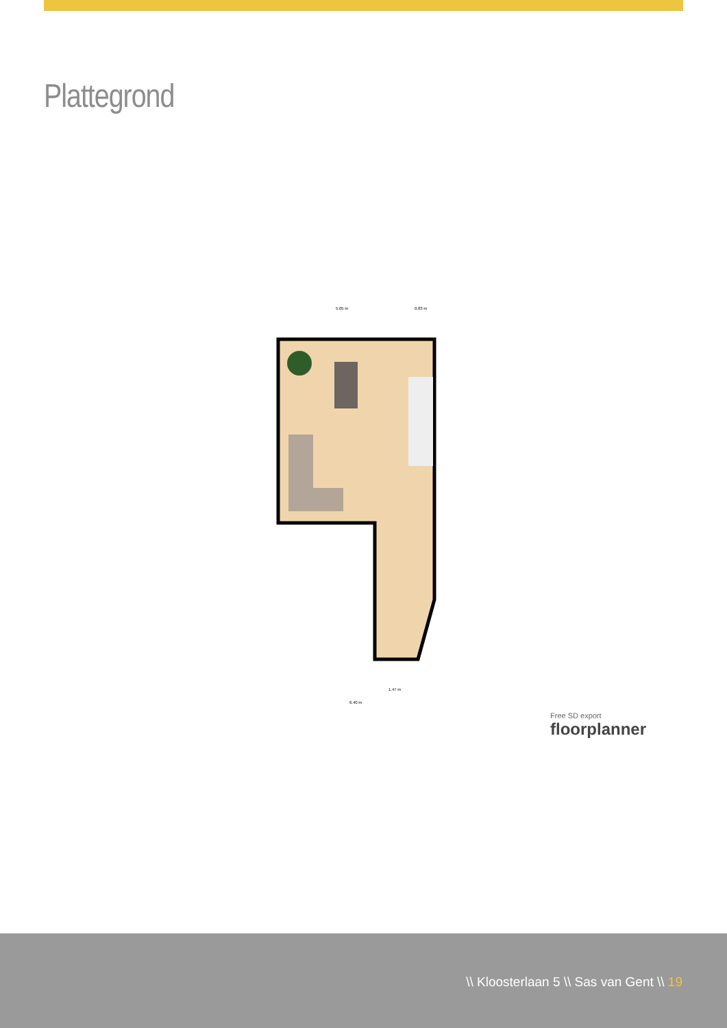Plattegrond
5.05 m
0.83 m
1.47 m
6.40 m
Free SD export
floorplanner
\\ Kloosterlaan 5 \\ Sas van Gent \\ 19